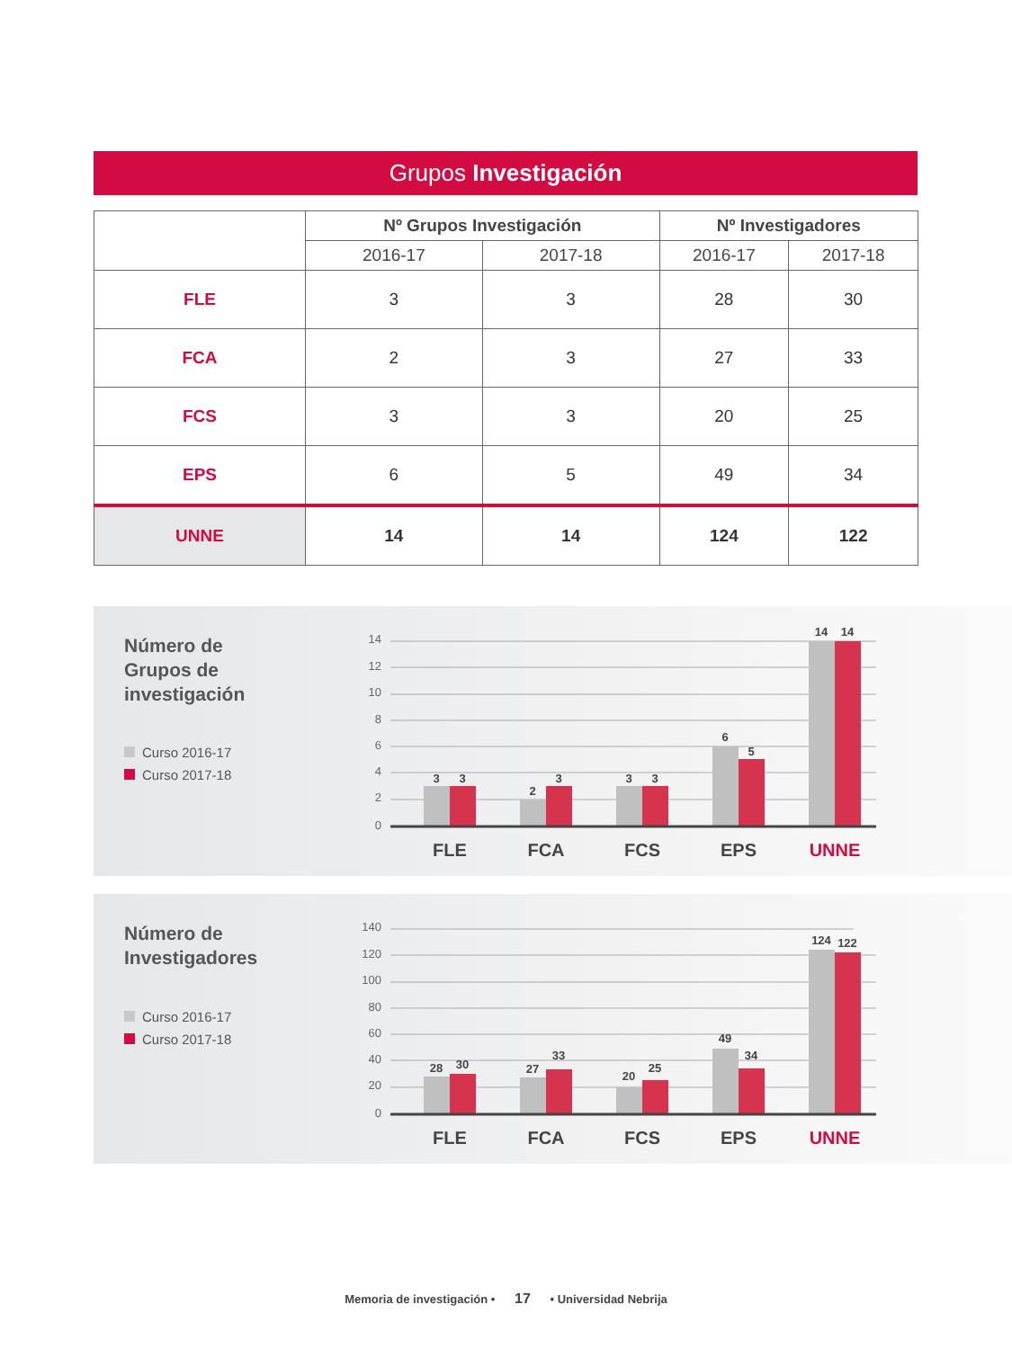Grupos Investigación
| | Nº Grupos Investigación | | Nº Investigadores | |
| --- | --- | --- | --- | --- |
| | 2016-17 | 2017-18 | 2016-17 | 2017-18 |
| FLE | 3 | 3 | 28 | 30 |
| FCA | 2 | 3 | 27 | 33 |
| FCS | 3 | 3 | 20 | 25 |
| EPS | 6 | 5 | 49 | 34 |
| UNNE | 14 | 14 | 124 | 122 |
Número de
Grupos de
investigación
Curso 2016-17
Curso 2017-18
14
12
10
8
6
4
2
0
3
3
2
3
3
3
6
5
14
14
FLE
FCA
FCS
EPS
UNNE
Número de
Investigadores
Curso 2016-17
Curso 2017-18
140
120
100
80
60
40
20
0
28
30
27
33
20
25
49
34
124
122
FLE
FCA
FCS
EPS
UNNE
Memoria de investigación • 17 • Universidad Nebrija